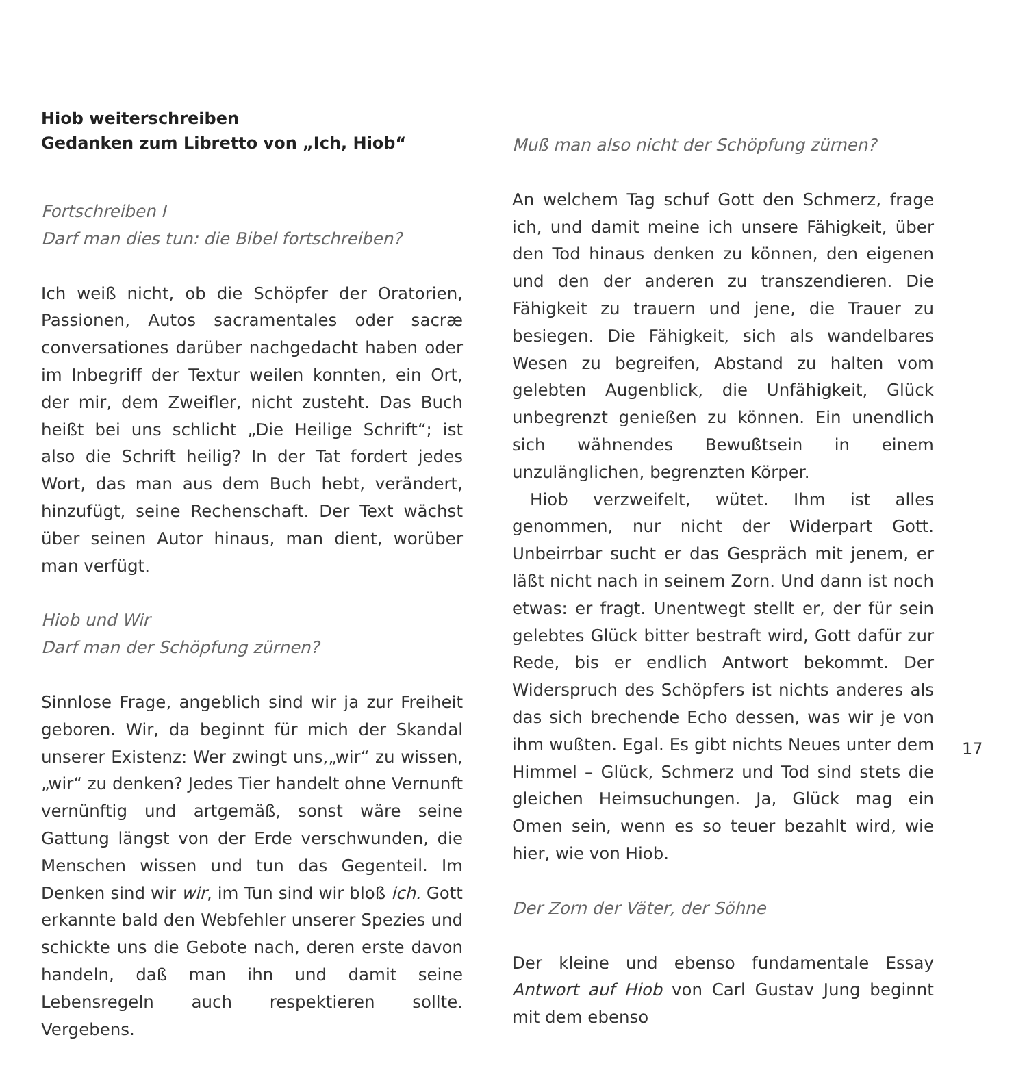Hiob weiterschreiben
Gedanken zum Libretto von „Ich, Hiob“
Fortschreiben I
Darf man dies tun: die Bibel fortschreiben?
Ich weiß nicht, ob die Schöpfer der Oratorien, Passionen, Autos sacramentales oder sacræ conversationes darüber nachgedacht haben oder im Inbegriff der Textur weilen konnten, ein Ort, der mir, dem Zweifler, nicht zusteht. Das Buch heißt bei uns schlicht „Die Heilige Schrift“; ist also die Schrift heilig? In der Tat fordert jedes Wort, das man aus dem Buch hebt, verändert, hinzufügt, seine Rechenschaft. Der Text wächst über seinen Autor hinaus, man dient, worüber man verfügt.
Hiob und Wir
Darf man der Schöpfung zürnen?
Sinnlose Frage, angeblich sind wir ja zur Freiheit geboren. Wir, da beginnt für mich der Skandal unserer Existenz: Wer zwingt uns,„wir“ zu wissen,„wir“ zu denken? Jedes Tier handelt ohne Vernunft vernünftig und artgemäß, sonst wäre seine Gattung längst von der Erde verschwunden, die Menschen wissen und tun das Gegenteil. Im Denken sind wir wir, im Tun sind wir bloß ich. Gott erkannte bald den Webfehler unserer Spezies und schickte uns die Gebote nach, deren erste davon handeln, daß man ihn und damit seine Lebensregeln auch respektieren sollte. Vergebens.
Muß man also nicht der Schöpfung zürnen?
An welchem Tag schuf Gott den Schmerz, frage ich, und damit meine ich unsere Fähigkeit, über den Tod hinaus denken zu können, den eigenen und den der anderen zu transzendieren. Die Fähigkeit zu trauern und jene, die Trauer zu besiegen. Die Fähigkeit, sich als wandelbares Wesen zu begreifen, Abstand zu halten vom gelebten Augenblick, die Unfähigkeit, Glück unbegrenzt genießen zu können. Ein unendlich sich wähnendes Bewußtsein in einem unzulänglichen, begrenzten Körper.
Hiob verzweifelt, wütet. Ihm ist alles genommen, nur nicht der Widerpart Gott. Unbeirrbar sucht er das Gespräch mit jenem, er läßt nicht nach in seinem Zorn. Und dann ist noch etwas: er fragt. Unentwegt stellt er, der für sein gelebtes Glück bitter bestraft wird, Gott dafür zur Rede, bis er endlich Antwort bekommt. Der Widerspruch des Schöpfers ist nichts anderes als das sich brechende Echo dessen, was wir je von ihm wußten. Egal. Es gibt nichts Neues unter dem Himmel – Glück, Schmerz und Tod sind stets die gleichen Heimsuchungen. Ja, Glück mag ein Omen sein, wenn es so teuer bezahlt wird, wie hier, wie von Hiob.
Der Zorn der Väter, der Söhne
Der kleine und ebenso fundamentale Essay Antwort auf Hiob von Carl Gustav Jung beginnt mit dem ebenso
17